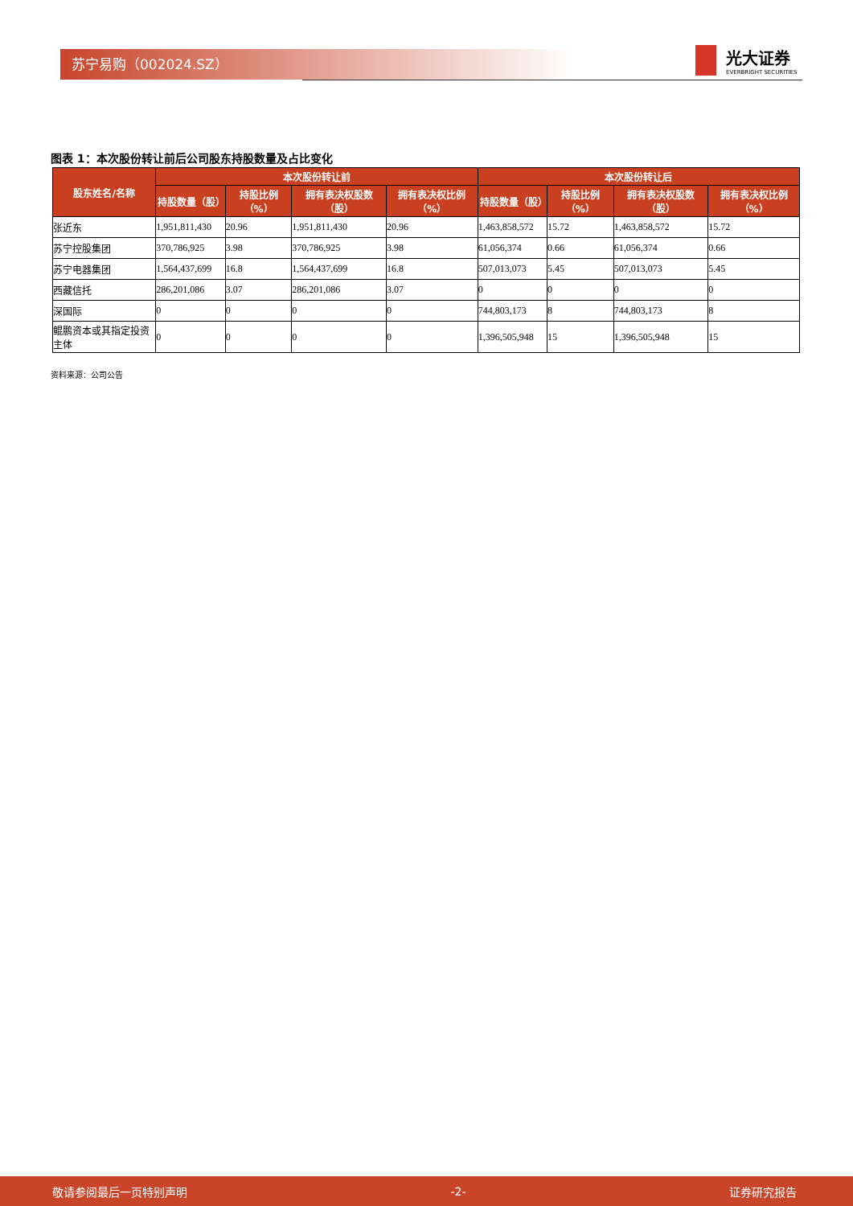苏宁易购（002024.SZ）
光大证券
EVERBRIGHT SECURITIES
图表 1：本次股份转让前后公司股东持股数量及占比变化
| 股东姓名/名称 | 本次股份转让前 | | | | 本次股份转让后 | | | |
| --- | --- | --- | --- | --- | --- | --- | --- | --- |
| | 持股数量（股） | 持股比例（%） | 拥有表决权股数（股） | 拥有表决权比例（%） | 持股数量（股） | 持股比例（%） | 拥有表决权股数（股） | 拥有表决权比例（%） |
| 张近东 | 1,951,811,430 | 20.96 | 1,951,811,430 | 20.96 | 1,463,858,572 | 15.72 | 1,463,858,572 | 15.72 |
| 苏宁控股集团 | 370,786,925 | 3.98 | 370,786,925 | 3.98 | 61,056,374 | 0.66 | 61,056,374 | 0.66 |
| 苏宁电器集团 | 1,564,437,699 | 16.8 | 1,564,437,699 | 16.8 | 507,013,073 | 5.45 | 507,013,073 | 5.45 |
| 西藏信托 | 286,201,086 | 3.07 | 286,201,086 | 3.07 | 0 | 0 | 0 | 0 |
| 深国际 | 0 | 0 | 0 | 0 | 744,803,173 | 8 | 744,803,173 | 8 |
| 鲲鹏资本或其指定投资主体 | 0 | 0 | 0 | 0 | 1,396,505,948 | 15 | 1,396,505,948 | 15 |
资料来源：公司公告
敬请参阅最后一页特别声明 -2- 证券研究报告